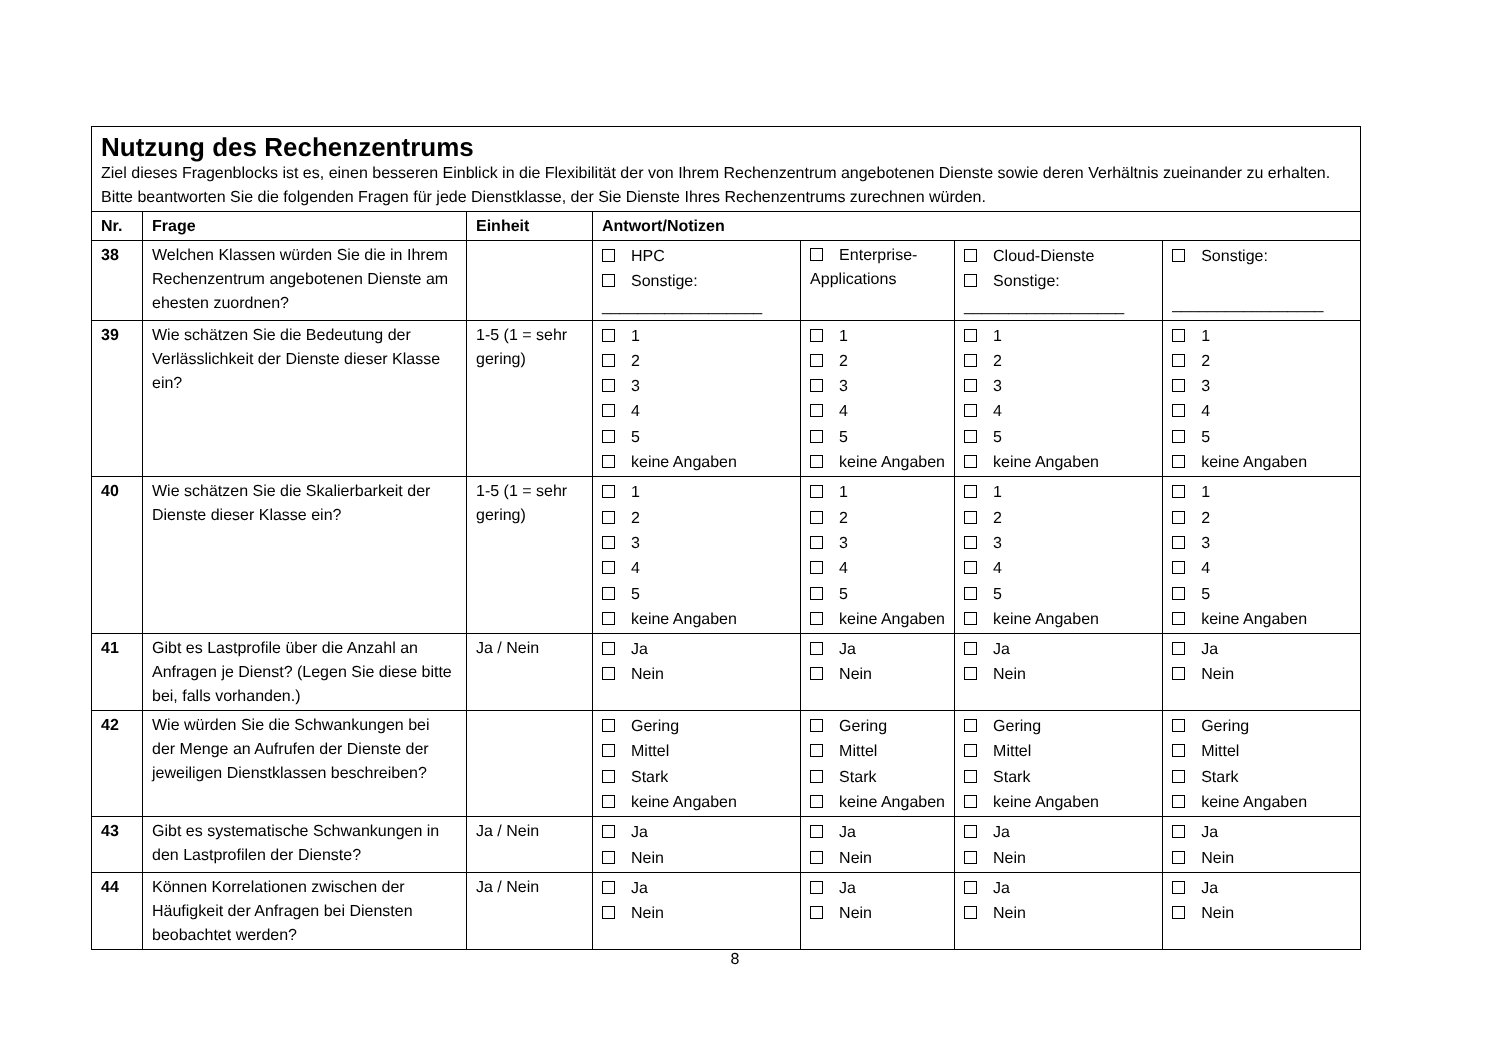| Nutzung des Rechenzentrums Ziel dieses Fragenblocks ist es, einen besseren Einblick in die Flexibilität der von Ihrem Rechenzentrum angebotenen Dienste sowie deren Verhältnis zueinander zu erhalten. Bitte beantworten Sie die folgenden Fragen für jede Dienstklasse, der Sie Dienste Ihres Rechenzentrums zurechnen würden. | | | | | | |
| Nr. | Frage | Einheit | Antwort/Notizen | | | |
| 38 | Welchen Klassen würden Sie die in Ihrem Rechenzentrum angebotenen Dienste am ehesten zuordnen? | | HPC Sonstige: __________________ | Enterprise-Applications | Cloud-Dienste Sonstige: __________________ | Sonstige: _________________ |
| 39 | Wie schätzen Sie die Bedeutung der Verlässlichkeit der Dienste dieser Klasse ein? | 1-5 (1 = sehr gering) | 1 2 3 4 5 keine Angaben | 1 2 3 4 5 keine Angaben | 1 2 3 4 5 keine Angaben | 1 2 3 4 5 keine Angaben |
| 40 | Wie schätzen Sie die Skalierbarkeit der Dienste dieser Klasse ein? | 1-5 (1 = sehr gering) | 1 2 3 4 5 keine Angaben | 1 2 3 4 5 keine Angaben | 1 2 3 4 5 keine Angaben | 1 2 3 4 5 keine Angaben |
| 41 | Gibt es Lastprofile über die Anzahl an Anfragen je Dienst? (Legen Sie diese bitte bei, falls vorhanden.) | Ja / Nein | Ja Nein | Ja Nein | Ja Nein | Ja Nein |
| 42 | Wie würden Sie die Schwankungen bei der Menge an Aufrufen der Dienste der jeweiligen Dienstklassen beschreiben? | | Gering Mittel Stark keine Angaben | Gering Mittel Stark keine Angaben | Gering Mittel Stark keine Angaben | Gering Mittel Stark keine Angaben |
| 43 | Gibt es systematische Schwankungen in den Lastprofilen der Dienste? | Ja / Nein | Ja Nein | Ja Nein | Ja Nein | Ja Nein |
| 44 | Können Korrelationen zwischen der Häufigkeit der Anfragen bei Diensten beobachtet werden? | Ja / Nein | Ja Nein | Ja Nein | Ja Nein | Ja Nein |
8